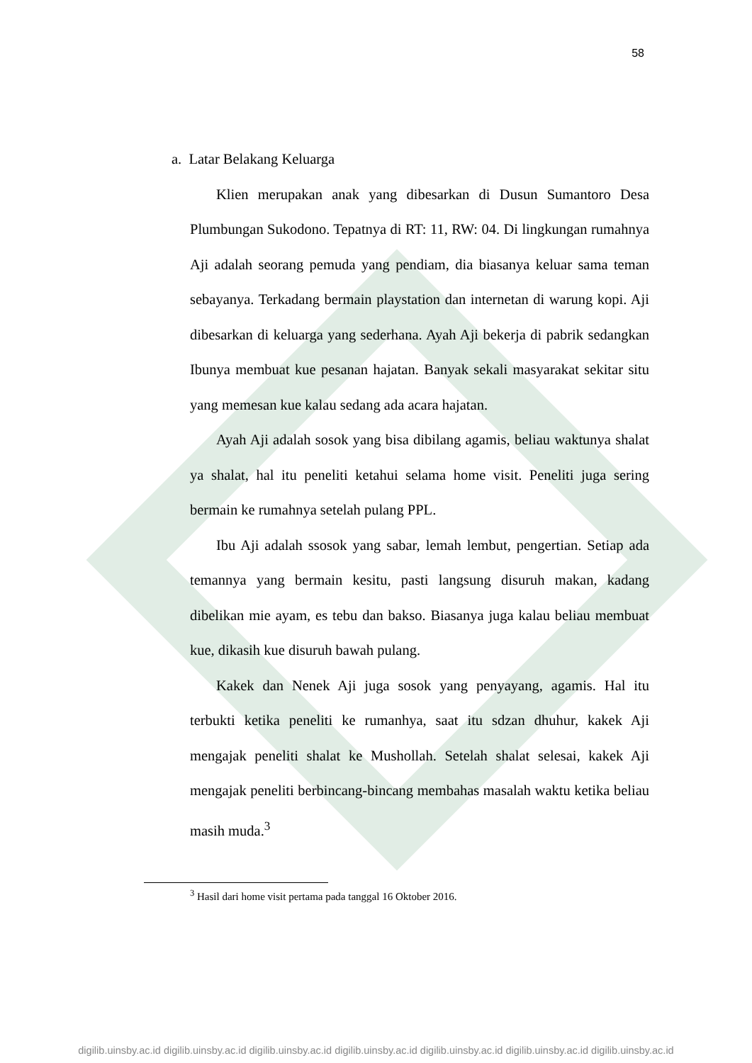58
a. Latar Belakang Keluarga
Klien merupakan anak yang dibesarkan di Dusun Sumantoro Desa Plumbungan Sukodono. Tepatnya di RT: 11, RW: 04. Di lingkungan rumahnya Aji adalah seorang pemuda yang pendiam, dia biasanya keluar sama teman sebayanya. Terkadang bermain playstation dan internetan di warung kopi. Aji dibesarkan di keluarga yang sederhana. Ayah Aji bekerja di pabrik sedangkan Ibunya membuat kue pesanan hajatan. Banyak sekali masyarakat sekitar situ yang memesan kue kalau sedang ada acara hajatan.
Ayah Aji adalah sosok yang bisa dibilang agamis, beliau waktunya shalat ya shalat, hal itu peneliti ketahui selama home visit. Peneliti juga sering bermain ke rumahnya setelah pulang PPL.
Ibu Aji adalah ssosok yang sabar, lemah lembut, pengertian. Setiap ada temannya yang bermain kesitu, pasti langsung disuruh makan, kadang dibelikan mie ayam, es tebu dan bakso. Biasanya juga kalau beliau membuat kue, dikasih kue disuruh bawah pulang.
Kakek dan Nenek Aji juga sosok yang penyayang, agamis. Hal itu terbukti ketika peneliti ke rumanhya, saat itu sdzan dhuhur, kakek Aji mengajak peneliti shalat ke Mushollah. Setelah shalat selesai, kakek Aji mengajak peneliti berbincang-bincang membahas masalah waktu ketika beliau masih muda.<sup>3</sup>
<sup>3</sup> Hasil dari home visit pertama pada tanggal 16 Oktober 2016.
digilib.uinsby.ac.id digilib.uinsby.ac.id digilib.uinsby.ac.id digilib.uinsby.ac.id digilib.uinsby.ac.id digilib.uinsby.ac.id digilib.uinsby.ac.id